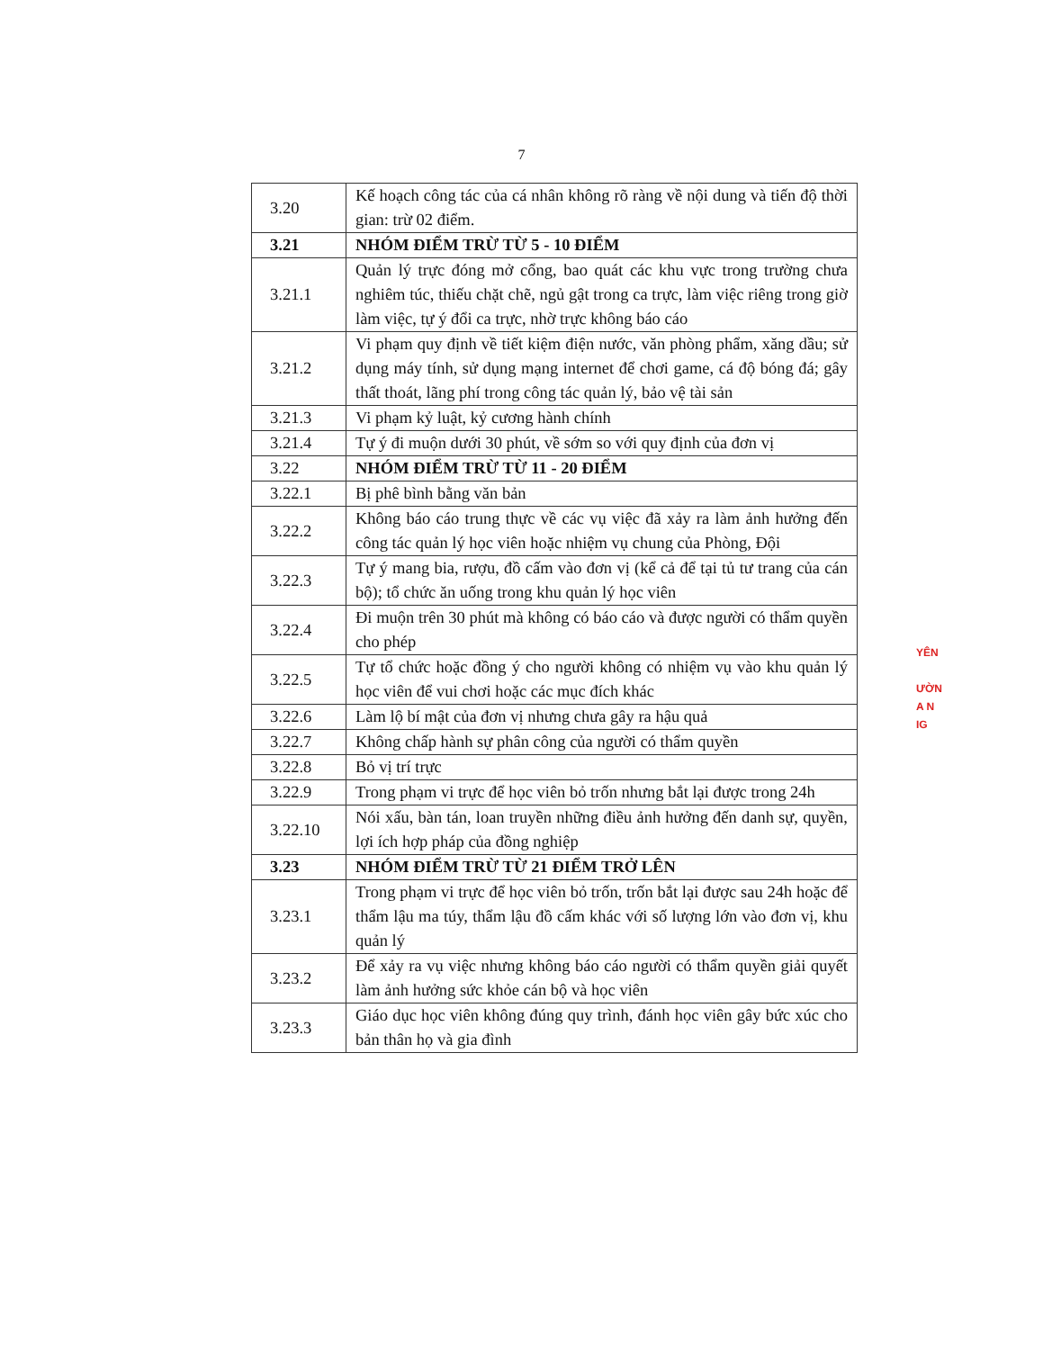7
| 3.20 | Kế hoạch công tác của cá nhân không rõ ràng về nội dung và tiến độ thời gian: trừ 02 điểm. |
| 3.21 | NHÓM ĐIỂM TRỪ TỪ 5 - 10 ĐIỂM |
| 3.21.1 | Quản lý trực đóng mở cổng, bao quát các khu vực trong trường chưa nghiêm túc, thiếu chặt chẽ, ngủ gật trong ca trực, làm việc riêng trong giờ làm việc, tự ý đổi ca trực, nhờ trực không báo cáo |
| 3.21.2 | Vi phạm quy định về tiết kiệm điện nước, văn phòng phẩm, xăng dầu; sử dụng máy tính, sử dụng mạng internet để chơi game, cá độ bóng đá; gây thất thoát, lãng phí trong công tác quản lý, bảo vệ tài sản |
| 3.21.3 | Vi phạm kỷ luật, kỷ cương hành chính |
| 3.21.4 | Tự ý đi muộn dưới 30 phút, về sớm so với quy định của đơn vị |
| 3.22 | NHÓM ĐIỂM TRỪ TỪ 11 - 20 ĐIỂM |
| 3.22.1 | Bị phê bình bằng văn bản |
| 3.22.2 | Không báo cáo trung thực về các vụ việc đã xảy ra làm ảnh hưởng đến công tác quản lý học viên hoặc nhiệm vụ chung của Phòng, Đội |
| 3.22.3 | Tự ý mang bia, rượu, đồ cấm vào đơn vị (kể cả để tại tủ tư trang của cán bộ); tổ chức ăn uống trong khu quản lý học viên |
| 3.22.4 | Đi muộn trên 30 phút mà không có báo cáo và được người có thẩm quyền cho phép |
| 3.22.5 | Tự tổ chức hoặc đồng ý cho người không có nhiệm vụ vào khu quản lý học viên để vui chơi hoặc các mục đích khác |
| 3.22.6 | Làm lộ bí mật của đơn vị nhưng chưa gây ra hậu quả |
| 3.22.7 | Không chấp hành sự phân công của người có thẩm quyền |
| 3.22.8 | Bỏ vị trí trực |
| 3.22.9 | Trong phạm vi trực để học viên bỏ trốn nhưng bắt lại được trong 24h |
| 3.22.10 | Nói xấu, bàn tán, loan truyền những điều ảnh hưởng đến danh sự, quyền, lợi ích hợp pháp của đồng nghiệp |
| 3.23 | NHÓM ĐIỂM TRỪ TỪ 21 ĐIỂM TRỞ LÊN |
| 3.23.1 | Trong phạm vi trực để học viên bỏ trốn, trốn bắt lại được sau 24h hoặc để thẩm lậu ma túy, thẩm lậu đồ cấm khác với số lượng lớn vào đơn vị, khu quản lý |
| 3.23.2 | Để xảy ra vụ việc nhưng không báo cáo người có thẩm quyền giải quyết làm ảnh hưởng sức khỏe cán bộ và học viên |
| 3.23.3 | Giáo dục học viên không đúng quy trình, đánh học viên gây bức xúc cho bản thân họ và gia đình |
YÊN
ƯỜN
A N
IG